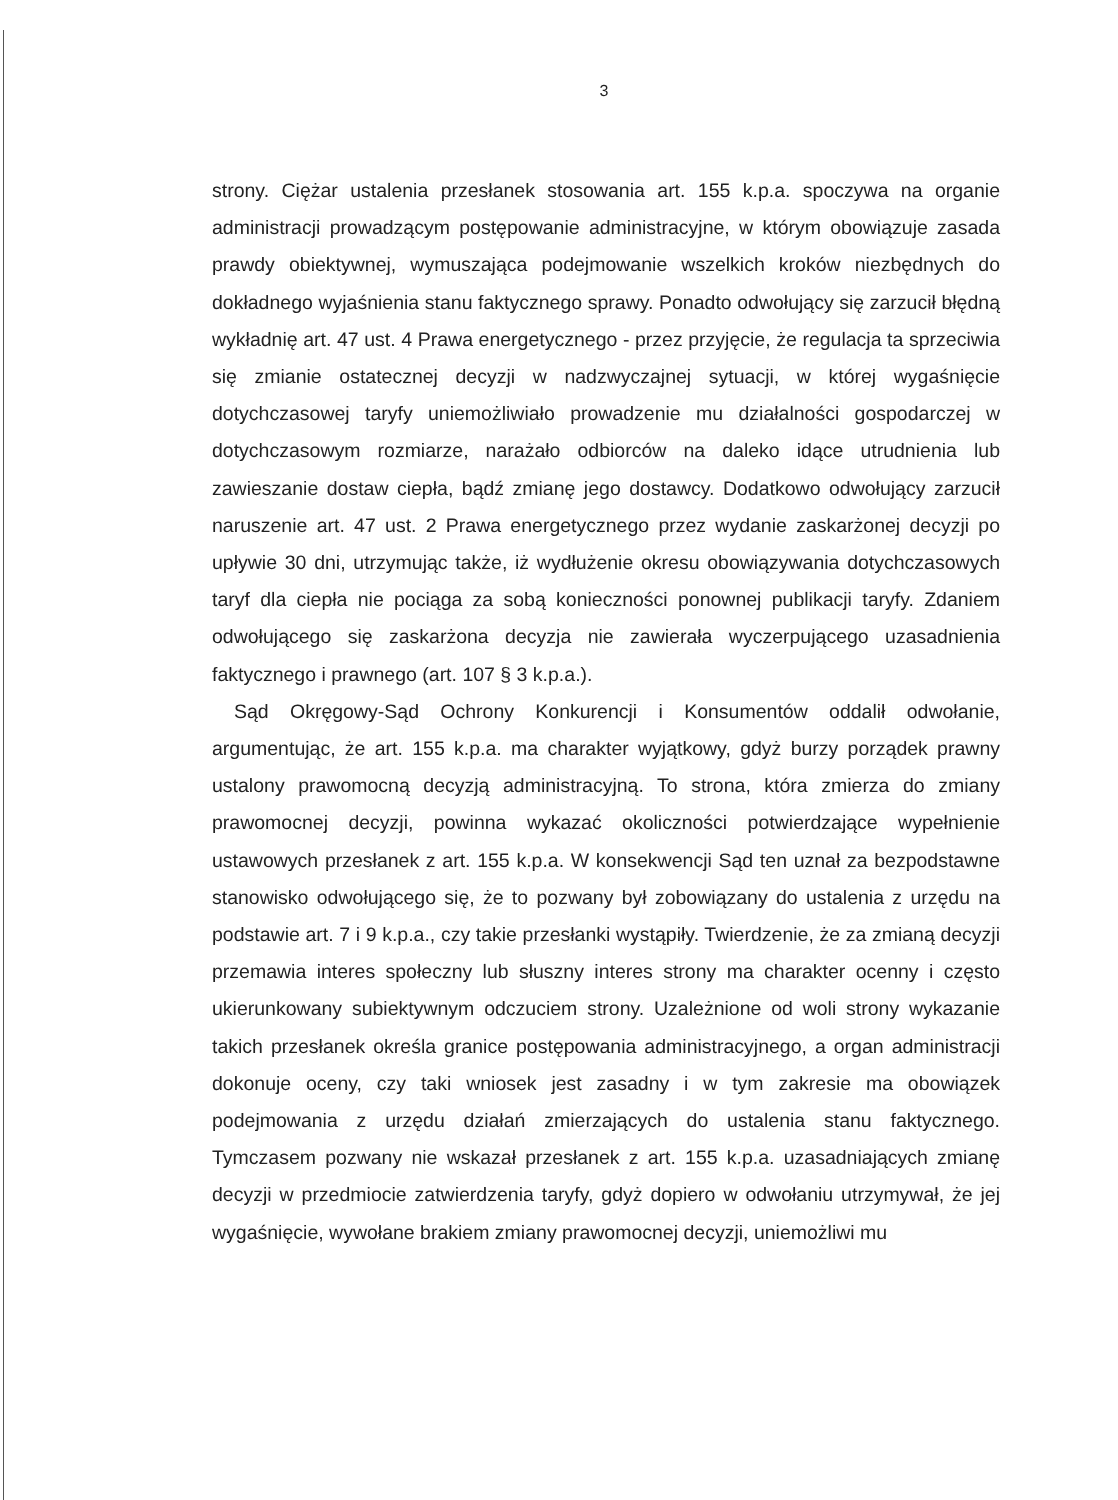3
strony. Ciężar ustalenia przesłanek stosowania art. 155 k.p.a. spoczywa na organie administracji prowadzącym postępowanie administracyjne, w którym obowiązuje zasada prawdy obiektywnej, wymuszająca podejmowanie wszelkich kroków niezbędnych do dokładnego wyjaśnienia stanu faktycznego sprawy. Ponadto odwołujący się zarzucił błędną wykładnię art. 47 ust. 4 Prawa energetycznego - przez przyjęcie, że regulacja ta sprzeciwia się zmianie ostatecznej decyzji w nadzwyczajnej sytuacji, w której wygaśnięcie dotychczasowej taryfy uniemożliwiało prowadzenie mu działalności gospodarczej w dotychczasowym rozmiarze, narażało odbiorców na daleko idące utrudnienia lub zawieszanie dostaw ciepła, bądź zmianę jego dostawcy. Dodatkowo odwołujący zarzucił naruszenie art. 47 ust. 2 Prawa energetycznego przez wydanie zaskarżonej decyzji po upływie 30 dni, utrzymując także, iż wydłużenie okresu obowiązywania dotychczasowych taryf dla ciepła nie pociąga za sobą konieczności ponownej publikacji taryfy. Zdaniem odwołującego się zaskarżona decyzja nie zawierała wyczerpującego uzasadnienia faktycznego i prawnego (art. 107 § 3 k.p.a.).
Sąd Okręgowy-Sąd Ochrony Konkurencji i Konsumentów oddalił odwołanie, argumentując, że art. 155 k.p.a. ma charakter wyjątkowy, gdyż burzy porządek prawny ustalony prawomocną decyzją administracyjną. To strona, która zmierza do zmiany prawomocnej decyzji, powinna wykazać okoliczności potwierdzające wypełnienie ustawowych przesłanek z art. 155 k.p.a. W konsekwencji Sąd ten uznał za bezpodstawne stanowisko odwołującego się, że to pozwany był zobowiązany do ustalenia z urzędu na podstawie art. 7 i 9 k.p.a., czy takie przesłanki wystąpiły. Twierdzenie, że za zmianą decyzji przemawia interes społeczny lub słuszny interes strony ma charakter ocenny i często ukierunkowany subiektywnym odczuciem strony. Uzależnione od woli strony wykazanie takich przesłanek określa granice postępowania administracyjnego, a organ administracji dokonuje oceny, czy taki wniosek jest zasadny i w tym zakresie ma obowiązek podejmowania z urzędu działań zmierzających do ustalenia stanu faktycznego. Tymczasem pozwany nie wskazał przesłanek z art. 155 k.p.a. uzasadniających zmianę decyzji w przedmiocie zatwierdzenia taryfy, gdyż dopiero w odwołaniu utrzymywał, że jej wygaśnięcie, wywołane brakiem zmiany prawomocnej decyzji, uniemożliwi mu